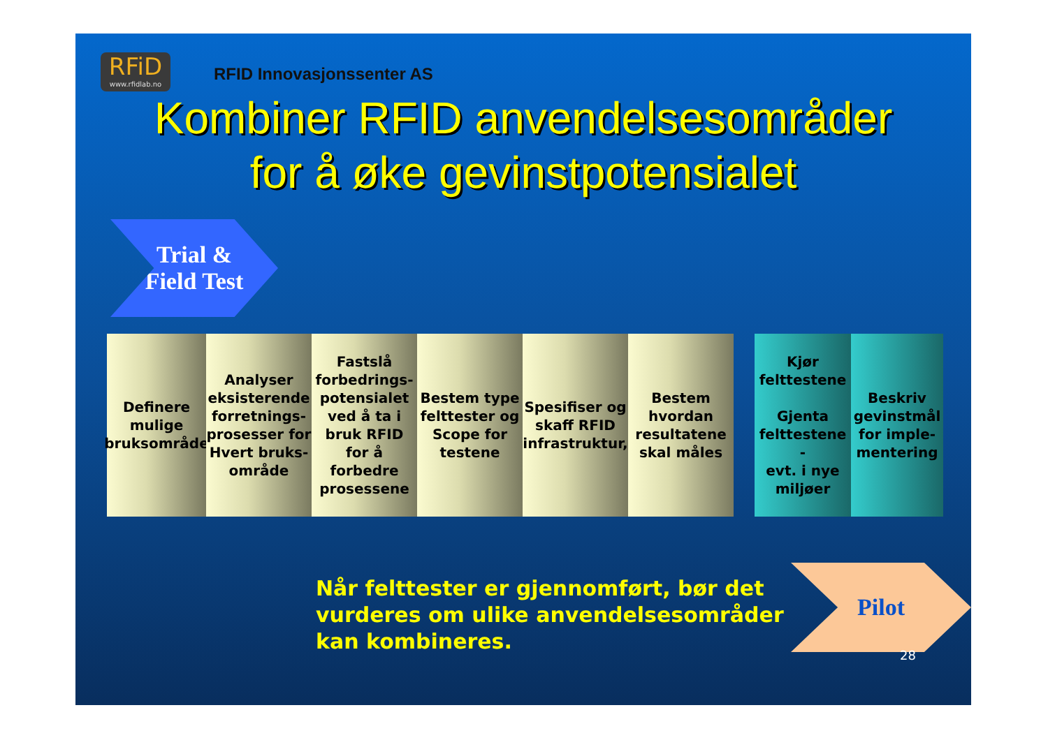RFiD
www.rfidlab.no
RFID Innovasjonssenter AS
Kombiner RFID anvendelsesområder
for å øke gevinstpotensialet
Trial &
Field Test
Definere mulige bruksområde
Analyser eksisterende forretnings-prosesser for Hvert bruks-område
Fastslå forbedrings-potensialet ved å ta i bruk RFID for å forbedre prosessene
Bestem type felttester og Scope for testene
Spesifiser og skaff RFID infrastruktur,
Bestem hvordan resultatene skal måles
Kjør felttestene
Gjenta felttestene
-
evt. i nye miljøer
Beskriv gevinstmål for imple-mentering
Når felttester er gjennomført, bør det
vurderes om ulike anvendelsesområder
kan kombineres.
Pilot
28